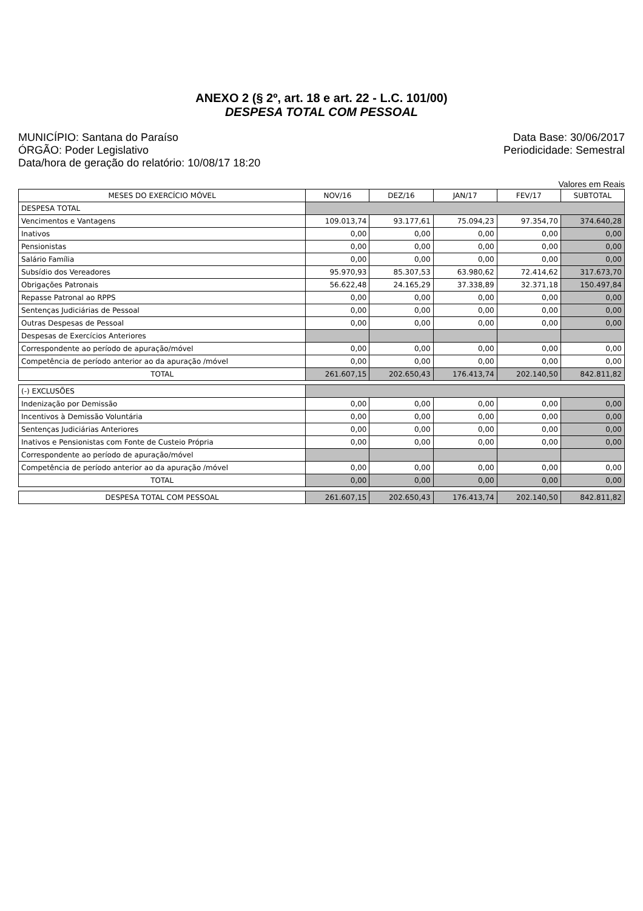ANEXO 2 (§ 2º, art. 18 e art. 22 - L.C. 101/00)
DESPESA TOTAL COM PESSOAL
MUNICÍPIO: Santana do Paraíso
ÓRGÃO: Poder Legislativo
Data/hora de geração do relatório: 10/08/17 18:20
Data Base: 30/06/2017
Periodicidade: Semestral
Valores em Reais
| MESES DO EXERCÍCIO MÓVEL | NOV/16 | DEZ/16 | JAN/17 | FEV/17 | SUBTOTAL |
| --- | --- | --- | --- | --- | --- |
| DESPESA TOTAL | | | | | |
| Vencimentos e Vantagens | 109.013,74 | 93.177,61 | 75.094,23 | 97.354,70 | 374.640,28 |
| Inativos | 0,00 | 0,00 | 0,00 | 0,00 | 0,00 |
| Pensionistas | 0,00 | 0,00 | 0,00 | 0,00 | 0,00 |
| Salário Família | 0,00 | 0,00 | 0,00 | 0,00 | 0,00 |
| Subsídio dos Vereadores | 95.970,93 | 85.307,53 | 63.980,62 | 72.414,62 | 317.673,70 |
| Obrigações Patronais | 56.622,48 | 24.165,29 | 37.338,89 | 32.371,18 | 150.497,84 |
| Repasse Patronal ao RPPS | 0,00 | 0,00 | 0,00 | 0,00 | 0,00 |
| Sentenças Judiciárias de Pessoal | 0,00 | 0,00 | 0,00 | 0,00 | 0,00 |
| Outras Despesas de Pessoal | 0,00 | 0,00 | 0,00 | 0,00 | 0,00 |
| Despesas de Exercícios Anteriores | | | | | |
| Correspondente ao período de apuração/móvel | 0,00 | 0,00 | 0,00 | 0,00 | 0,00 |
| Competência de período anterior ao da apuração /móvel | 0,00 | 0,00 | 0,00 | 0,00 | 0,00 |
| TOTAL | 261.607,15 | 202.650,43 | 176.413,74 | 202.140,50 | 842.811,82 |
| (-) EXCLUSÕES | | | | | |
| Indenização por Demissão | 0,00 | 0,00 | 0,00 | 0,00 | 0,00 |
| Incentivos à Demissão Voluntária | 0,00 | 0,00 | 0,00 | 0,00 | 0,00 |
| Sentenças Judiciárias Anteriores | 0,00 | 0,00 | 0,00 | 0,00 | 0,00 |
| Inativos e Pensionistas com Fonte de Custeio Própria | 0,00 | 0,00 | 0,00 | 0,00 | 0,00 |
| Correspondente ao período de apuração/móvel | | | | | |
| Competência de período anterior ao da apuração /móvel | 0,00 | 0,00 | 0,00 | 0,00 | 0,00 |
| TOTAL | 0,00 | 0,00 | 0,00 | 0,00 | 0,00 |
| DESPESA TOTAL COM PESSOAL | 261.607,15 | 202.650,43 | 176.413,74 | 202.140,50 | 842.811,82 |